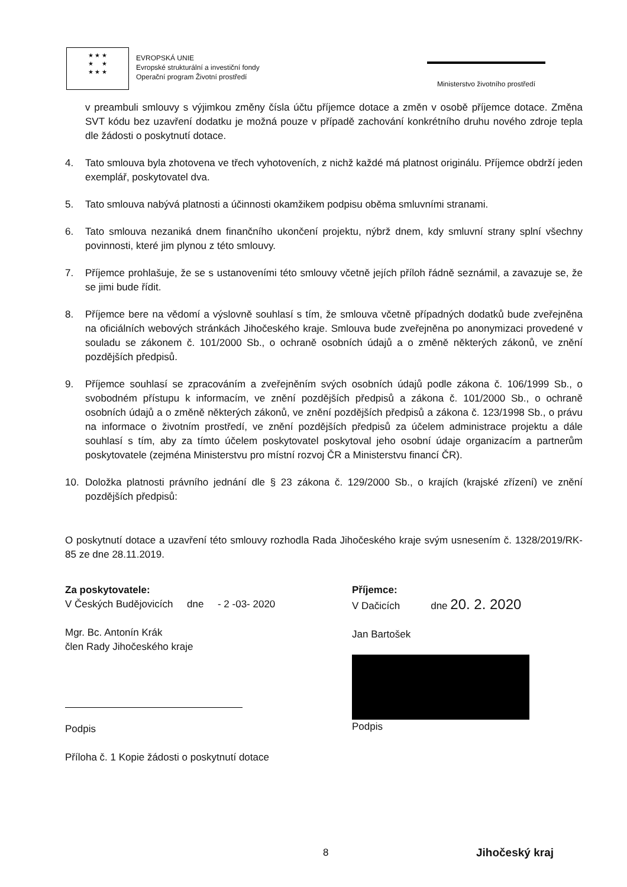★ ★ ★
★ ★
★ ★ ★
EVROPSKÁ UNIE
Evropské strukturální a investiční fondy
Operační program Životní prostředí
Ministerstvo životního prostředí
v preambuli smlouvy s výjimkou změny čísla účtu příjemce dotace a změn v osobě příjemce dotace. Změna SVT kódu bez uzavření dodatku je možná pouze v případě zachování konkrétního druhu nového zdroje tepla dle žádosti o poskytnutí dotace.
4. Tato smlouva byla zhotovena ve třech vyhotoveních, z nichž každé má platnost originálu. Příjemce obdrží jeden exemplář, poskytovatel dva.
5. Tato smlouva nabývá platnosti a účinnosti okamžikem podpisu oběma smluvními stranami.
6. Tato smlouva nezaniká dnem finančního ukončení projektu, nýbrž dnem, kdy smluvní strany splní všechny povinnosti, které jim plynou z této smlouvy.
7. Příjemce prohlašuje, že se s ustanoveními této smlouvy včetně jejích příloh řádně seznámil, a zavazuje se, že se jimi bude řídit.
8. Příjemce bere na vědomí a výslovně souhlasí s tím, že smlouva včetně případných dodatků bude zveřejněna na oficiálních webových stránkách Jihočeského kraje. Smlouva bude zveřejněna po anonymizaci provedené v souladu se zákonem č. 101/2000 Sb., o ochraně osobních údajů a o změně některých zákonů, ve znění pozdějších předpisů.
9. Příjemce souhlasí se zpracováním a zveřejněním svých osobních údajů podle zákona č. 106/1999 Sb., o svobodném přístupu k informacím, ve znění pozdějších předpisů a zákona č. 101/2000 Sb., o ochraně osobních údajů a o změně některých zákonů, ve znění pozdějších předpisů a zákona č. 123/1998 Sb., o právu na informace o životním prostředí, ve znění pozdějších předpisů za účelem administrace projektu a dále souhlasí s tím, aby za tímto účelem poskytovatel poskytoval jeho osobní údaje organizacím a partnerům poskytovatele (zejména Ministerstvu pro místní rozvoj ČR a Ministerstvu financí ČR).
10. Doložka platnosti právního jednání dle § 23 zákona č. 129/2000 Sb., o krajích (krajské zřízení) ve znění pozdějších předpisů:
O poskytnutí dotace a uzavření této smlouvy rozhodla Rada Jihočeského kraje svým usnesením č. 1328/2019/RK-85 ze dne 28.11.2019.
Za poskytovatele:
V Českých Budějovicích dne - 2 -03- 2020
Mgr. Bc. Antonín Krák
člen Rady Jihočeského kraje
Podpis
Příloha č. 1 Kopie žádosti o poskytnutí dotace
Příjemce:
V Dačicích dne 20. 2. 2020
Jan Bartošek
Podpis
8 Jihočeský kraj